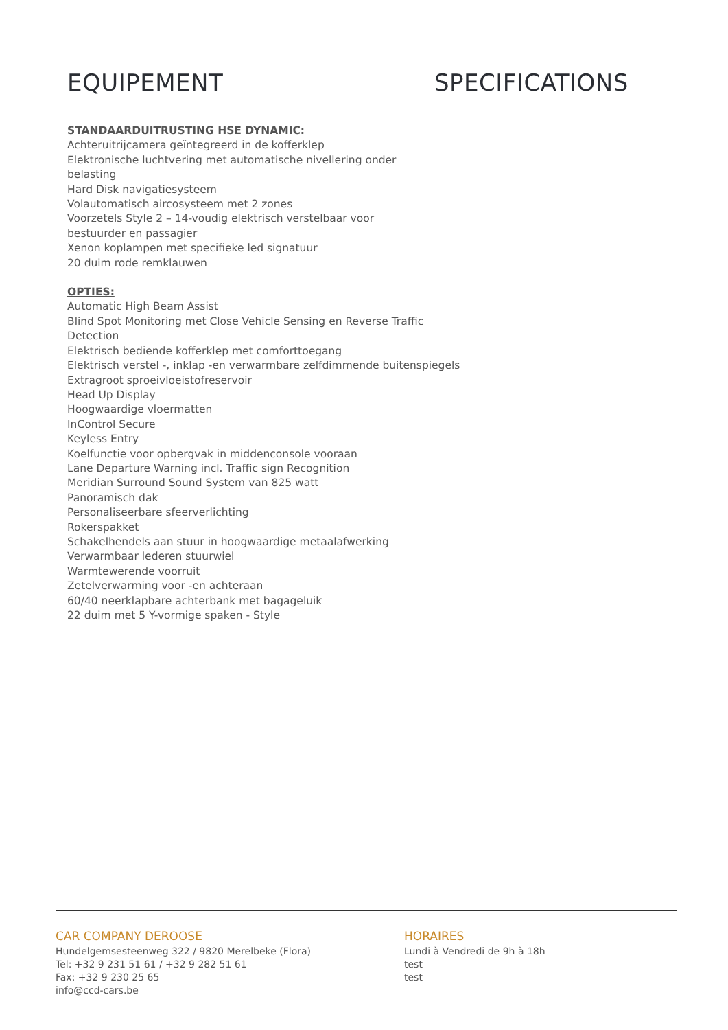EQUIPEMENT
STANDAARDUITRUSTING HSE DYNAMIC:
Achteruitrijcamera geïntegreerd in de kofferklep
Elektronische luchtvering met automatische nivellering onder belasting
Hard Disk navigatiesysteem
Volautomatisch aircosysteem met 2 zones
Voorzetels Style 2 – 14-voudig elektrisch verstelbaar voor bestuurder en passagier
Xenon koplampen met specifieke led signatuur
20 duim rode remklauwen
OPTIES:
Automatic High Beam Assist
Blind Spot Monitoring met Close Vehicle Sensing en Reverse Traffic Detection
Elektrisch bediende kofferklep met comforttoegang
Elektrisch verstel -, inklap -en verwarmbare zelfdimmende buitenspiegels
Extragroot sproeivloeistofreservoir
Head Up Display
Hoogwaardige vloermatten
InControl Secure
Keyless Entry
Koelfunctie voor opbergvak in middenconsole vooraan
Lane Departure Warning incl. Traffic sign Recognition
Meridian Surround Sound System van 825 watt
Panoramisch dak
Personaliseerbare sfeerverlichting
Rokerspakket
Schakelhendels aan stuur in hoogwaardige metaalafwerking
Verwarmbaar lederen stuurwiel
Warmtewerende voorruit
Zetelverwarming voor -en achteraan
60/40 neerklapbare achterbank met bagageluik
22 duim met 5 Y-vormige spaken - Style
SPECIFICATIONS
CAR COMPANY DEROOSE
Hundelgemsesteenweg 322 / 9820 Merelbeke (Flora)
Tel: +32 9 231 51 61 / +32 9 282 51 61
Fax: +32 9 230 25 65
info@ccd-cars.be
HORAIRES
Lundi à Vendredi de 9h à 18h
test
test